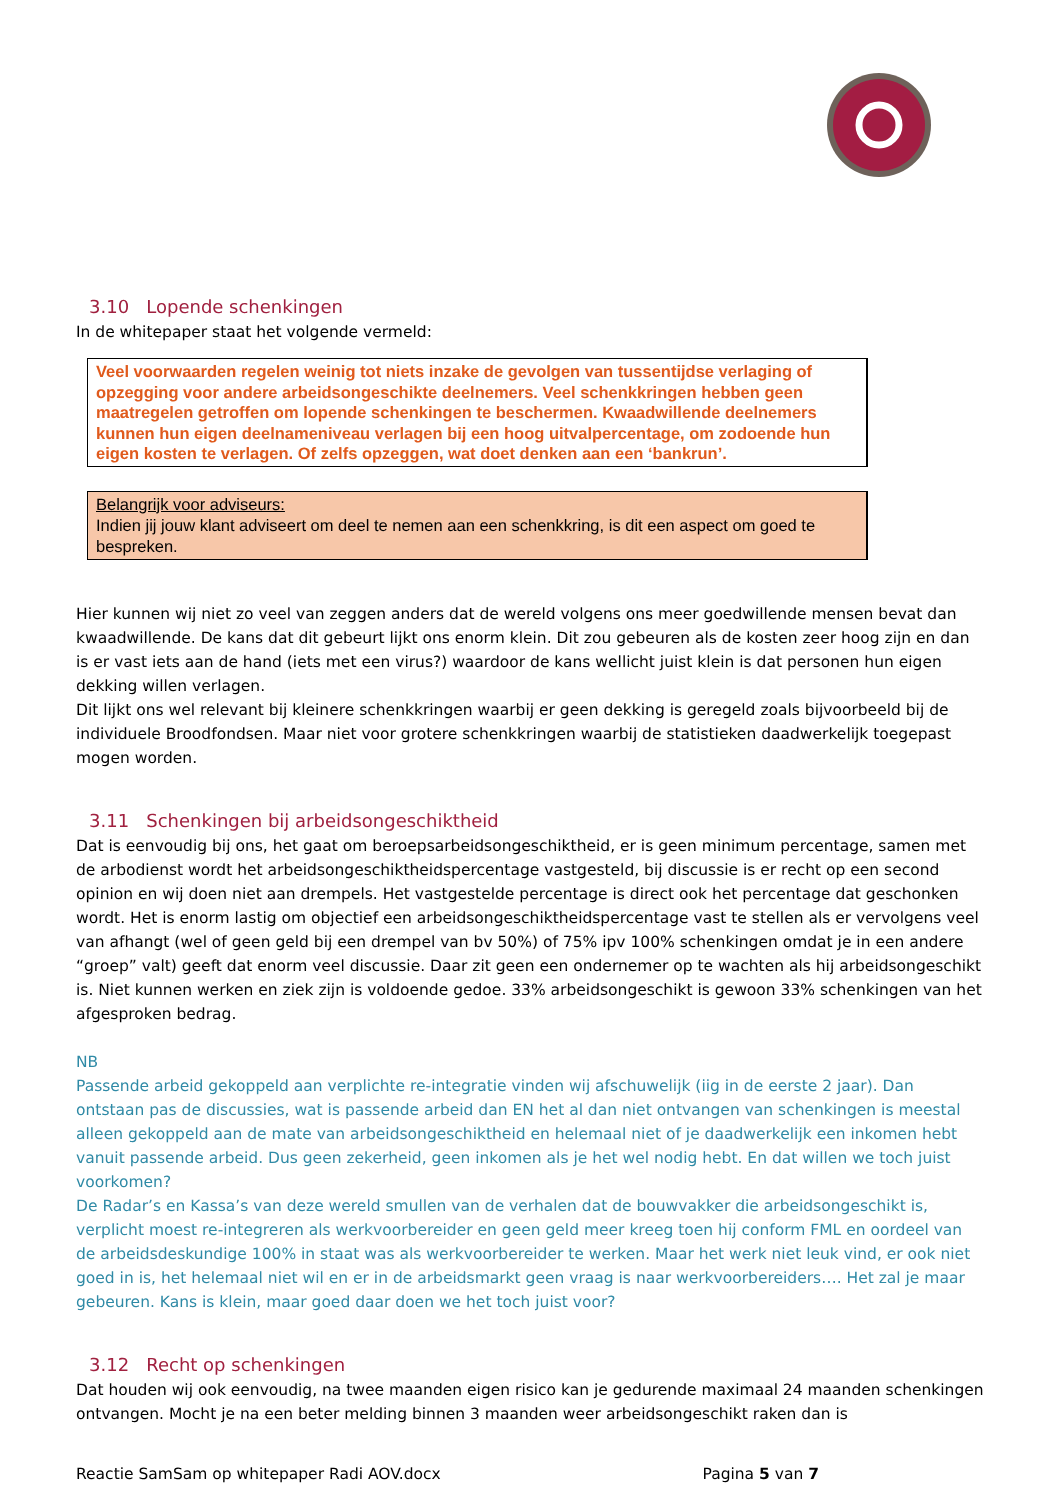3.10 Lopende schenkingen
In de whitepaper staat het volgende vermeld:
Veel voorwaarden regelen weinig tot niets inzake de gevolgen van tussentijdse verlaging of opzegging voor andere arbeidsongeschikte deelnemers. Veel schenkkringen hebben geen maatregelen getroffen om lopende schenkingen te beschermen. Kwaadwillende deelnemers kunnen hun eigen deelnameniveau verlagen bij een hoog uitvalpercentage, om zodoende hun eigen kosten te verlagen. Of zelfs opzeggen, wat doet denken aan een ‘bankrun’.
Belangrijk voor adviseurs:
Indien jij jouw klant adviseert om deel te nemen aan een schenkkring, is dit een aspect om goed te bespreken.
Hier kunnen wij niet zo veel van zeggen anders dat de wereld volgens ons meer goedwillende mensen bevat dan kwaadwillende. De kans dat dit gebeurt lijkt ons enorm klein. Dit zou gebeuren als de kosten zeer hoog zijn en dan is er vast iets aan de hand (iets met een virus?) waardoor de kans wellicht juist klein is dat personen hun eigen dekking willen verlagen.
Dit lijkt ons wel relevant bij kleinere schenkkringen waarbij er geen dekking is geregeld zoals bijvoorbeeld bij de individuele Broodfondsen. Maar niet voor grotere schenkkringen waarbij de statistieken daadwerkelijk toegepast mogen worden.
3.11 Schenkingen bij arbeidsongeschiktheid
Dat is eenvoudig bij ons, het gaat om beroepsarbeidsongeschiktheid, er is geen minimum percentage, samen met de arbodienst wordt het arbeidsongeschiktheidspercentage vastgesteld, bij discussie is er recht op een second opinion en wij doen niet aan drempels. Het vastgestelde percentage is direct ook het percentage dat geschonken wordt. Het is enorm lastig om objectief een arbeidsongeschiktheidspercentage vast te stellen als er vervolgens veel van afhangt (wel of geen geld bij een drempel van bv 50%) of 75% ipv 100% schenkingen omdat je in een andere “groep” valt) geeft dat enorm veel discussie. Daar zit geen een ondernemer op te wachten als hij arbeidsongeschikt is. Niet kunnen werken en ziek zijn is voldoende gedoe. 33% arbeidsongeschikt is gewoon 33% schenkingen van het afgesproken bedrag.
NB
Passende arbeid gekoppeld aan verplichte re-integratie vinden wij afschuwelijk (iig in de eerste 2 jaar). Dan ontstaan pas de discussies, wat is passende arbeid dan EN het al dan niet ontvangen van schenkingen is meestal alleen gekoppeld aan de mate van arbeidsongeschiktheid en helemaal niet of je daadwerkelijk een inkomen hebt vanuit passende arbeid. Dus geen zekerheid, geen inkomen als je het wel nodig hebt. En dat willen we toch juist voorkomen?
De Radar’s en Kassa’s van deze wereld smullen van de verhalen dat de bouwvakker die arbeidsongeschikt is, verplicht moest re-integreren als werkvoorbereider en geen geld meer kreeg toen hij conform FML en oordeel van de arbeidsdeskundige 100% in staat was als werkvoorbereider te werken. Maar het werk niet leuk vind, er ook niet goed in is, het helemaal niet wil en er in de arbeidsmarkt geen vraag is naar werkvoorbereiders…. Het zal je maar gebeuren. Kans is klein, maar goed daar doen we het toch juist voor?
3.12 Recht op schenkingen
Dat houden wij ook eenvoudig, na twee maanden eigen risico kan je gedurende maximaal 24 maanden schenkingen ontvangen. Mocht je na een beter melding binnen 3 maanden weer arbeidsongeschikt raken dan is
Reactie SamSam op whitepaper Radi AOV.docx Pagina 5 van 7